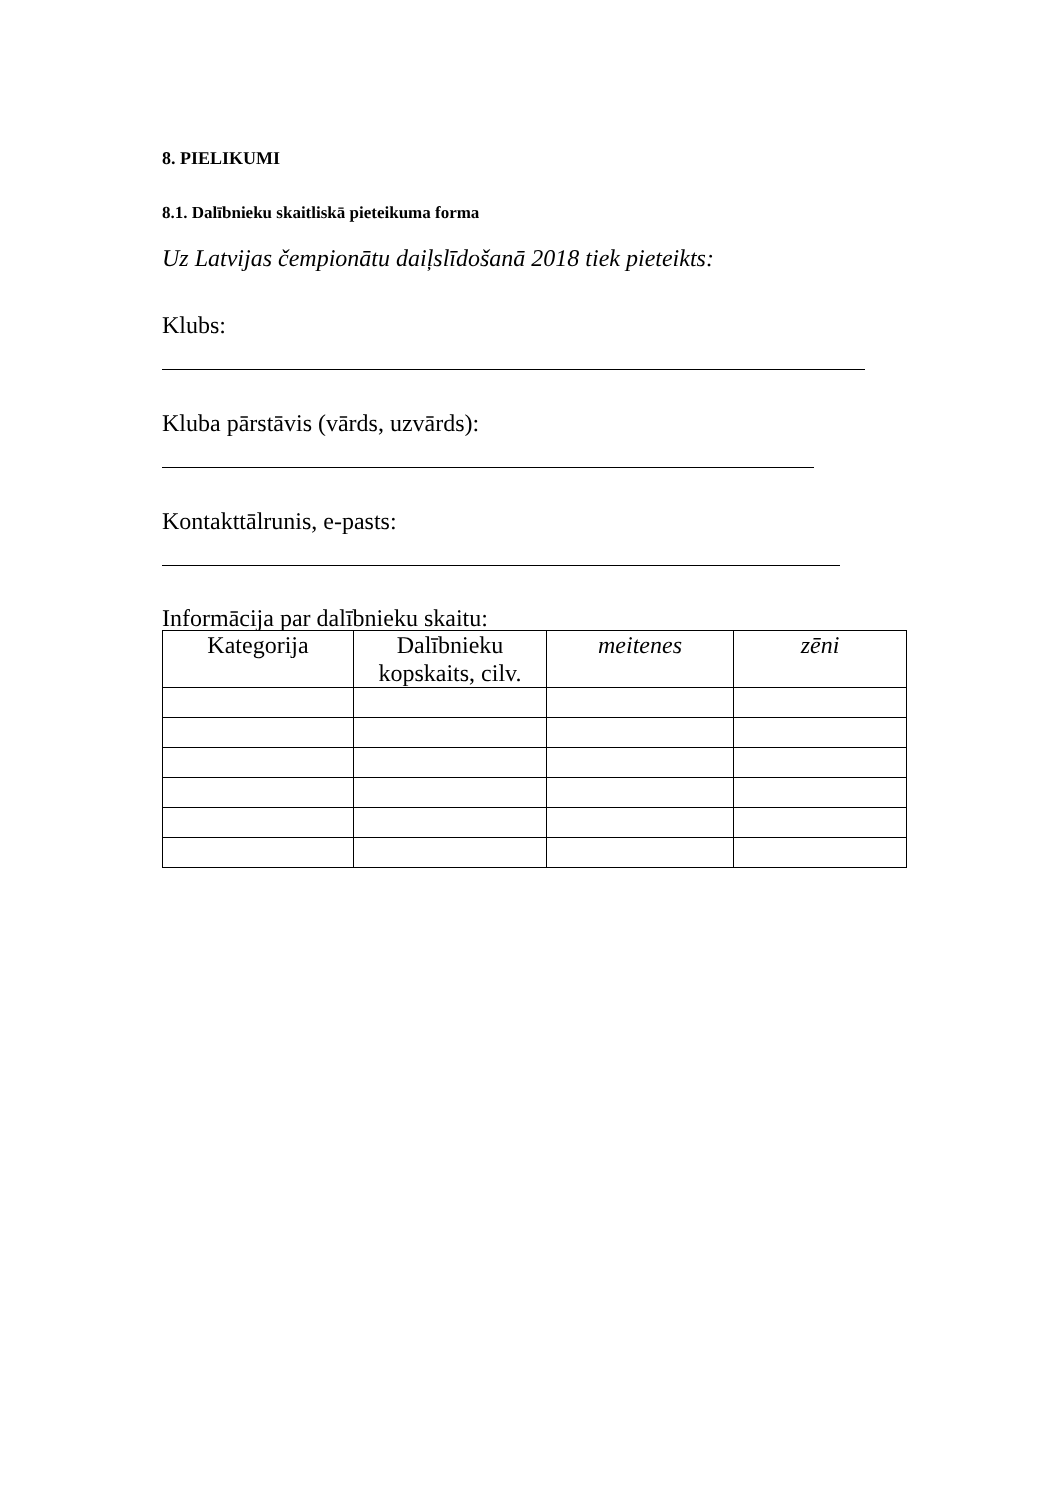8. PIELIKUMI
8.1. Dalībnieku skaitliskā pieteikuma forma
Uz Latvijas čempionātu daiļslīdošanā 2018 tiek pieteikts:
Klubs:
Kluba pārstāvis (vārds, uzvārds):
Kontakttālrunis, e-pasts:
Informācija par dalībnieku skaitu:
| Kategorija | Dalībnieku kopskaits, cilv. | meitenes | zēni |
| --- | --- | --- | --- |